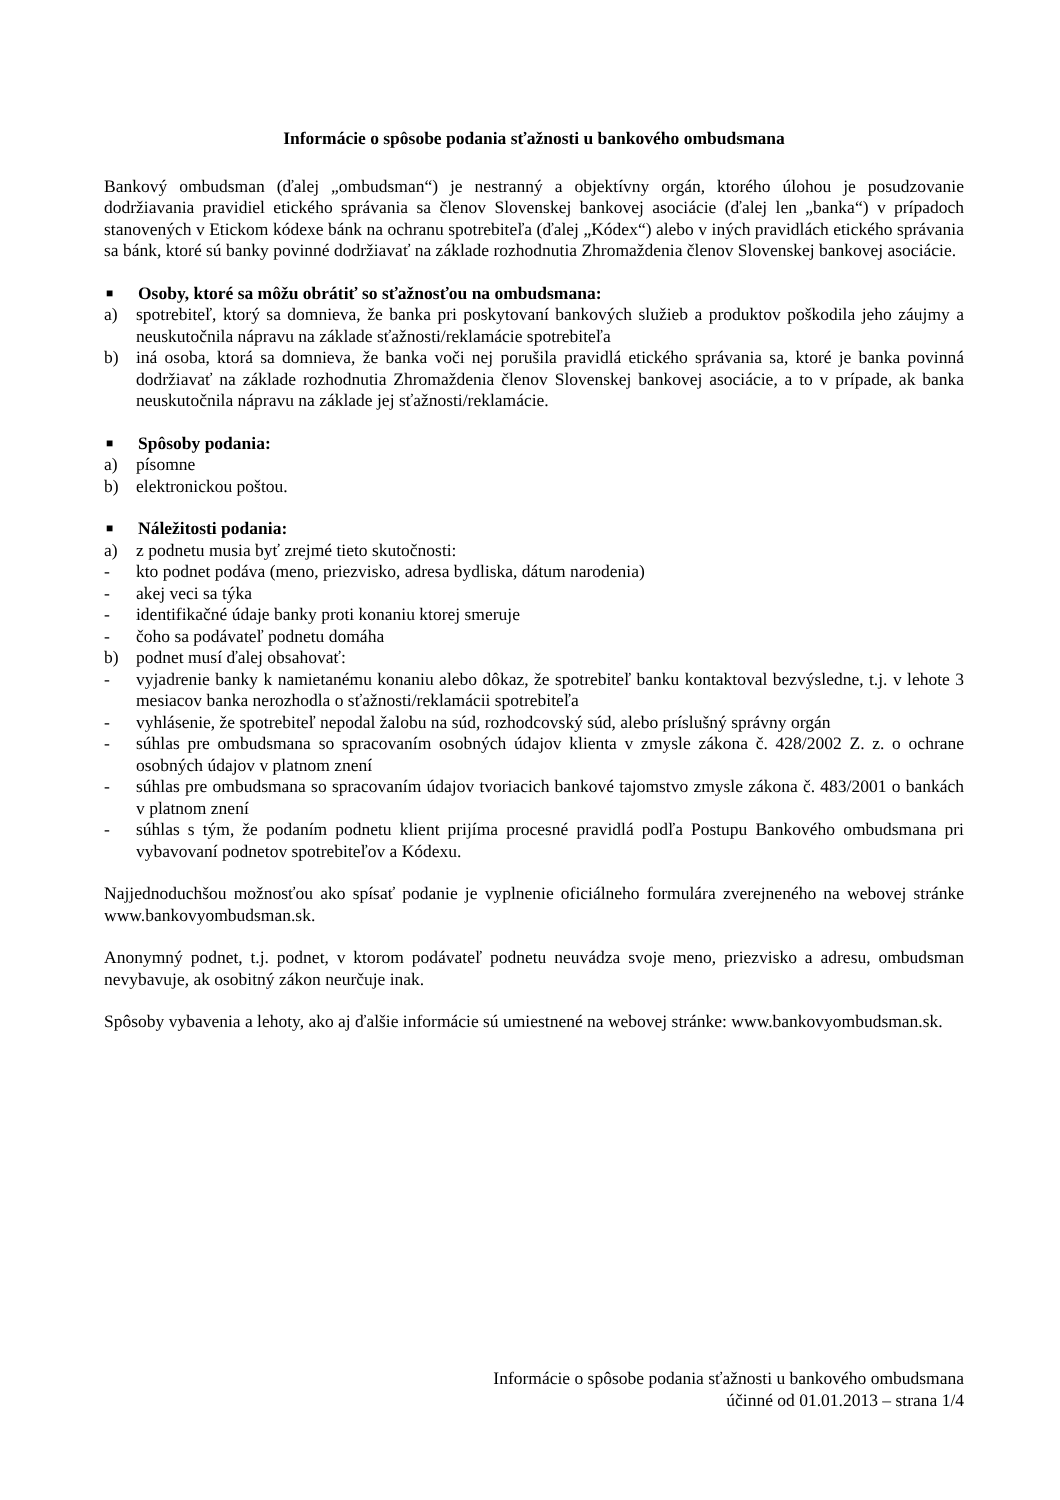Informácie o spôsobe podania sťažnosti u bankového ombudsmana
Bankový ombudsman (ďalej „ombudsman“) je nestranný a objektívny orgán, ktorého úlohou je posudzovanie dodržiavania pravidiel etického správania sa členov Slovenskej bankovej asociácie (ďalej len „banka“) v prípadoch stanovených v Etickom kódexe bánk na ochranu spotrebiteľa (ďalej „Kódex“) alebo v iných pravidlách etického správania sa bánk, ktoré sú banky povinné dodržiavať na základe rozhodnutia Zhromaždenia členov Slovenskej bankovej asociácie.
■ Osoby, ktoré sa môžu obrátiť so sťažnosťou na ombudsmana:
a) spotrebiteľ, ktorý sa domnieva, že banka pri poskytovaní bankových služieb a produktov poškodila jeho záujmy a neuskutočnila nápravu na základe sťažnosti/reklamácie spotrebiteľa
b) iná osoba, ktorá sa domnieva, že banka voči nej porušila pravidlá etického správania sa, ktoré je banka povinná dodržiavať na základe rozhodnutia Zhromaždenia členov Slovenskej bankovej asociácie, a to v prípade, ak banka neuskutočnila nápravu na základe jej sťažnosti/reklamácie.
■ Spôsoby podania:
a) písomne
b) elektronickou poštou.
■ Náležitosti podania:
a) z podnetu musia byť zrejmé tieto skutočnosti:
- kto podnet podáva (meno, priezvisko, adresa bydliska, dátum narodenia)
- akej veci sa týka
- identifikačné údaje banky proti konaniu ktorej smeruje
- čoho sa podávateľ podnetu domáha
b) podnet musí ďalej obsahovať:
- vyjadrenie banky k namietanému konaniu alebo dôkaz, že spotrebiteľ banku kontaktoval bezvýsledne, t.j. v lehote 3 mesiacov banka nerozhodla o sťažnosti/reklamácii spotrebiteľa
- vyhlásenie, že spotrebiteľ nepodal žalobu na súd, rozhodcovský súd, alebo príslušný správny orgán
- súhlas pre ombudsmana so spracovaním osobných údajov klienta v zmysle zákona č. 428/2002 Z. z. o ochrane osobných údajov v platnom znení
- súhlas pre ombudsmana so spracovaním údajov tvoriacich bankové tajomstvo zmysle zákona č. 483/2001 o bankách v platnom znení
- súhlas s tým, že podaním podnetu klient prijíma procesné pravidlá podľa Postupu Bankového ombudsmana pri vybavovaní podnetov spotrebiteľov a Kódexu.
Najjednoduchšou možnosťou ako spísať podanie je vyplnenie oficiálneho formulára zverejneného na webovej stránke www.bankovyombudsman.sk.
Anonymný podnet, t.j. podnet, v ktorom podávateľ podnetu neuvádza svoje meno, priezvisko a adresu, ombudsman nevybavuje, ak osobitný zákon neurčuje inak.
Spôsoby vybavenia a lehoty, ako aj ďalšie informácie sú umiestnené na webovej stránke: www.bankovyombudsman.sk.
Informácie o spôsobe podania sťažnosti u bankového ombudsmana
účinné od 01.01.2013 – strana 1/4